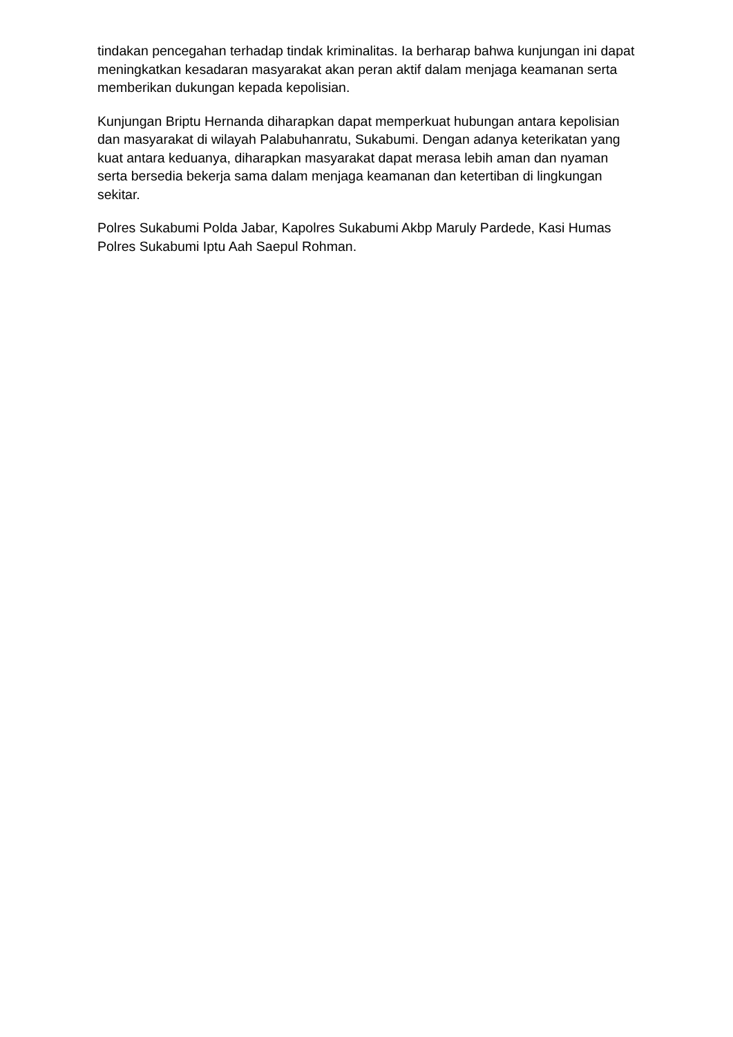tindakan pencegahan terhadap tindak kriminalitas. Ia berharap bahwa kunjungan ini dapat meningkatkan kesadaran masyarakat akan peran aktif dalam menjaga keamanan serta memberikan dukungan kepada kepolisian.
Kunjungan Briptu Hernanda diharapkan dapat memperkuat hubungan antara kepolisian dan masyarakat di wilayah Palabuhanratu, Sukabumi. Dengan adanya keterikatan yang kuat antara keduanya, diharapkan masyarakat dapat merasa lebih aman dan nyaman serta bersedia bekerja sama dalam menjaga keamanan dan ketertiban di lingkungan sekitar.
Polres Sukabumi Polda Jabar, Kapolres Sukabumi Akbp Maruly Pardede, Kasi Humas Polres Sukabumi Iptu Aah Saepul Rohman.